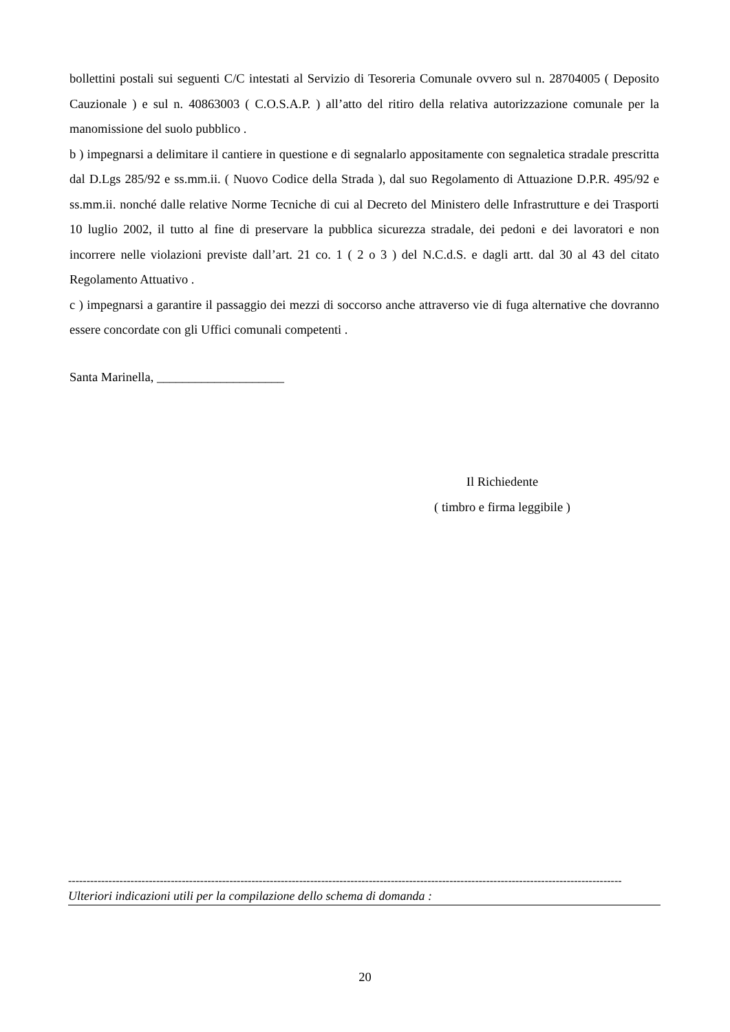bollettini postali sui seguenti C/C intestati al Servizio di Tesoreria Comunale ovvero sul n. 28704005 ( Deposito Cauzionale ) e sul n. 40863003 ( C.O.S.A.P. ) all’atto del ritiro della relativa autorizzazione comunale per la manomissione del suolo pubblico .
b ) impegnarsi a delimitare il cantiere in questione e di segnalarlo appositamente con segnaletica stradale prescritta dal D.Lgs 285/92 e ss.mm.ii. ( Nuovo Codice della Strada ), dal suo Regolamento di Attuazione D.P.R. 495/92 e ss.mm.ii. nonché dalle relative Norme Tecniche di cui al Decreto del Ministero delle Infrastrutture e dei Trasporti 10 luglio 2002, il tutto al fine di preservare la pubblica sicurezza stradale, dei pedoni e dei lavoratori e non incorrere nelle violazioni previste dall’art. 21 co. 1 ( 2 o 3 ) del N.C.d.S. e dagli artt. dal 30 al 43 del citato Regolamento Attuativo .
c ) impegnarsi a garantire il passaggio dei mezzi di soccorso anche attraverso vie di fuga alternative che dovranno essere concordate con gli Uffici comunali competenti .
Santa Marinella, ____________________
Il Richiedente
( timbro e firma leggibile )
-------------------------------------------------------------------------------------------------------------------------------------------------------
Ulteriori indicazioni utili per la compilazione dello schema di domanda :
20